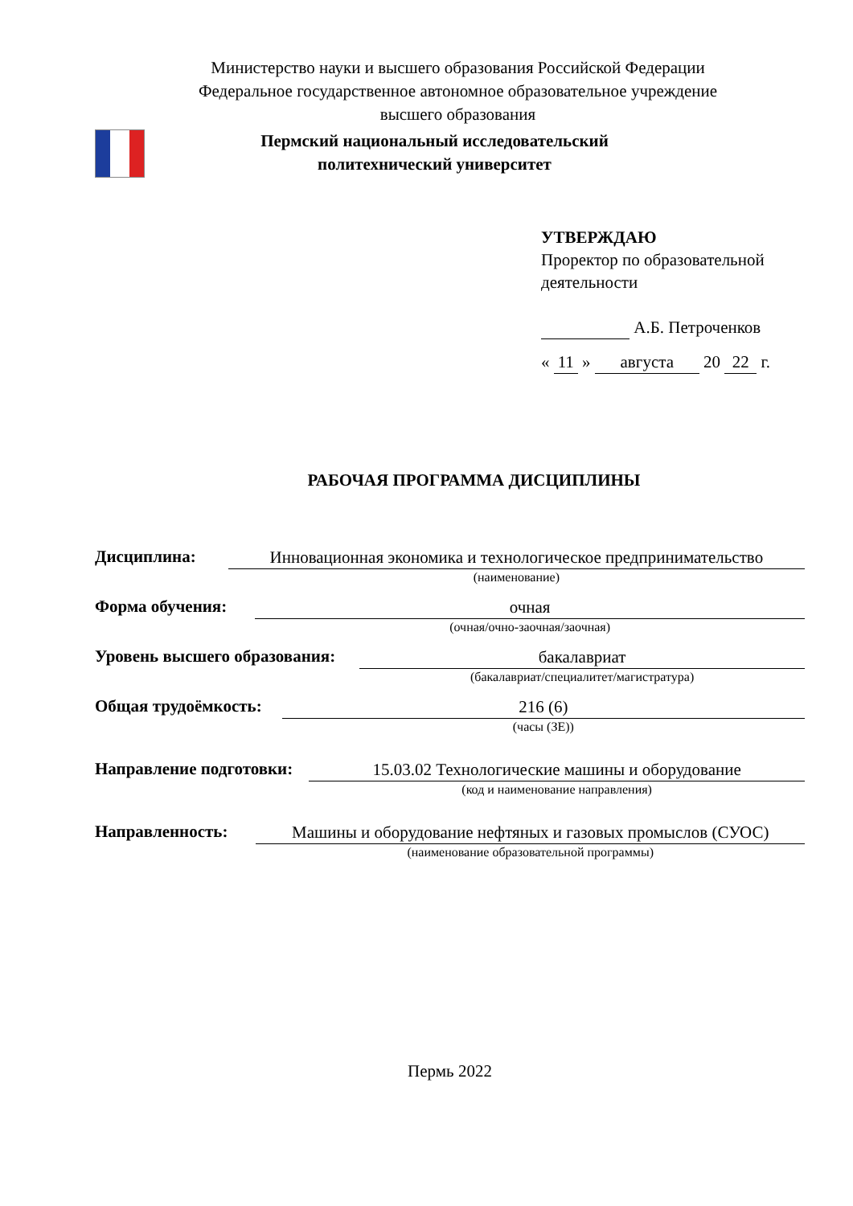Министерство науки и высшего образования Российской Федерации
Федеральное государственное автономное образовательное учреждение
высшего образования
Пермский национальный исследовательский
политехнический университет
УТВЕРЖДАЮ
Проректор по образовательной деятельности
А.Б. Петроченков
« 11 » августа 20 22 г.
РАБОЧАЯ ПРОГРАММА ДИСЦИПЛИНЫ
Дисциплина:
Инновационная экономика и технологическое предпринимательство
(наименование)
Форма обучения:
очная
(очная/очно-заочная/заочная)
Уровень высшего образования:
бакалавриат
(бакалавриат/специалитет/магистратура)
Общая трудоёмкость:
216 (6)
(часы (ЗЕ))
Направление подготовки:
15.03.02 Технологические машины и оборудование
(код и наименование направления)
Направленность:
Машины и оборудование нефтяных и газовых промыслов (СУОС)
(наименование образовательной программы)
Пермь 2022